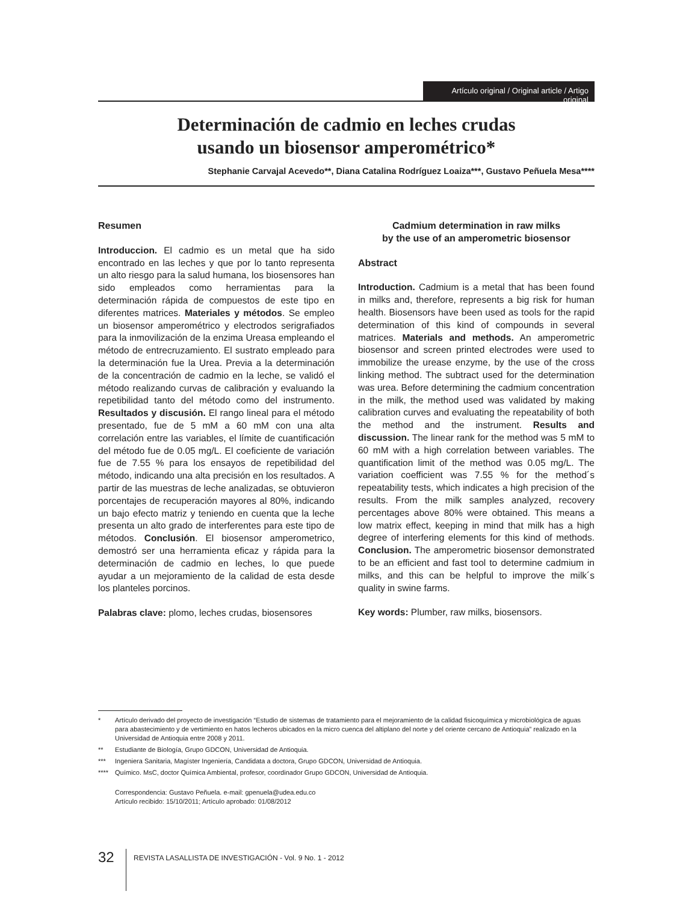Artículo original / Original article / Artigo original
Determinación de cadmio en leches crudas
usando un biosensor amperométrico*
Stephanie Carvajal Acevedo**, Diana Catalina Rodríguez Loaiza***, Gustavo Peñuela Mesa****
Resumen
Introduccion. El cadmio es un metal que ha sido encontrado en las leches y que por lo tanto representa un alto riesgo para la salud humana, los biosensores han sido empleados como herramientas para la determinación rápida de compuestos de este tipo en diferentes matrices. Materiales y métodos. Se empleo un biosensor amperométrico y electrodos serigrafiados para la inmovilización de la enzima Ureasa empleando el método de entrecruzamiento. El sustrato empleado para la determinación fue la Urea. Previa a la determinación de la concentración de cadmio en la leche, se validó el método realizando curvas de calibración y evaluando la repetibilidad tanto del método como del instrumento. Resultados y discusión. El rango lineal para el método presentado, fue de 5 mM a 60 mM con una alta correlación entre las variables, el límite de cuantificación del método fue de 0.05 mg/L. El coeficiente de variación fue de 7.55 % para los ensayos de repetibilidad del método, indicando una alta precisión en los resultados. A partir de las muestras de leche analizadas, se obtuvieron porcentajes de recuperación mayores al 80%, indicando un bajo efecto matriz y teniendo en cuenta que la leche presenta un alto grado de interferentes para este tipo de métodos. Conclusión. El biosensor amperometrico, demostró ser una herramienta eficaz y rápida para la determinación de cadmio en leches, lo que puede ayudar a un mejoramiento de la calidad de esta desde los planteles porcinos.
Palabras clave: plomo, leches crudas, biosensores
Cadmium determination in raw milks
by the use of an amperometric biosensor
Abstract
Introduction. Cadmium is a metal that has been found in milks and, therefore, represents a big risk for human health. Biosensors have been used as tools for the rapid determination of this kind of compounds in several matrices. Materials and methods. An amperometric biosensor and screen printed electrodes were used to immobilize the urease enzyme, by the use of the cross linking method. The subtract used for the determination was urea. Before determining the cadmium concentration in the milk, the method used was validated by making calibration curves and evaluating the repeatability of both the method and the instrument. Results and discussion. The linear rank for the method was 5 mM to 60 mM with a high correlation between variables. The quantification limit of the method was 0.05 mg/L. The variation coefficient was 7.55 % for the method´s repeatability tests, which indicates a high precision of the results. From the milk samples analyzed, recovery percentages above 80% were obtained. This means a low matrix effect, keeping in mind that milk has a high degree of interfering elements for this kind of methods. Conclusion. The amperometric biosensor demonstrated to be an efficient and fast tool to determine cadmium in milks, and this can be helpful to improve the milk´s quality in swine farms.
Key words: Plumber, raw milks, biosensors.
* Artículo derivado del proyecto de investigación “Estudio de sistemas de tratamiento para el mejoramiento de la calidad fisicoquímica y microbiológica de aguas para abastecimiento y de vertimiento en hatos lecheros ubicados en la micro cuenca del altiplano del norte y del oriente cercano de Antioquia” realizado en la Universidad de Antioquia entre 2008 y 2011.
** Estudiante de Biología, Grupo GDCON, Universidad de Antioquia.
*** Ingeniera Sanitaria, Magíster Ingeniería, Candidata a doctora, Grupo GDCON, Universidad de Antioquia.
**** Químico. MsC, doctor Química Ambiental, profesor, coordinador Grupo GDCON, Universidad de Antioquia.
Correspondencia: Gustavo Peñuela. e-mail: gpenuela@udea.edu.co
Artículo recibido: 15/10/2011; Artículo aprobado: 01/08/2012
32
REVISTA LASALLISTA DE INVESTIGACIÓN - Vol. 9 No. 1 - 2012